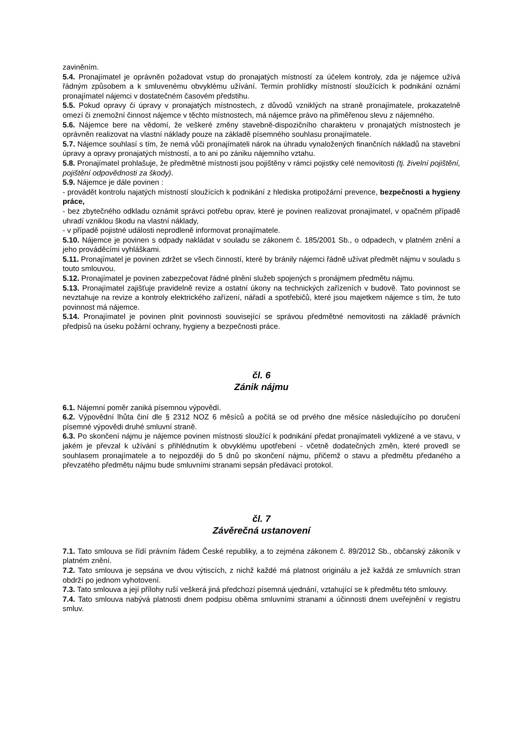zaviněním.
5.4. Pronajímatel je oprávněn požadovat vstup do pronajatých místností za účelem kontroly, zda je nájemce užívá řádným způsobem a k smluvenému obvyklému užívání. Termín prohlídky místností sloužících k podnikání oznámí pronajímatel nájemci v dostatečném časovém předstihu.
5.5. Pokud opravy či úpravy v pronajatých místnostech, z důvodů vzniklých na straně pronajímatele, prokazatelně omezí či znemožní činnost nájemce v těchto místnostech, má nájemce právo na přiměřenou slevu z nájemného.
5.6. Nájemce bere na vědomí, že veškeré změny stavebně-dispozičního charakteru v pronajatých místnostech je oprávněn realizovat na vlastní náklady pouze na základě písemného souhlasu pronajímatele.
5.7. Nájemce souhlasí s tím, že nemá vůči pronajímateli nárok na úhradu vynaložených finančních nákladů na stavební úpravy a opravy pronajatých místností, a to ani po zániku nájemního vztahu.
5.8. Pronajímatel prohlašuje, že předmětné místnosti jsou pojištěny v rámci pojistky celé nemovitosti (tj. živelní pojištění, pojištění odpovědnosti za škody).
5.9. Nájemce je dále povinen :
- provádět kontrolu najatých místností sloužících k podnikání z hlediska protipožární prevence, bezpečnosti a hygieny práce,
- bez zbytečného odkladu oznámit správci potřebu oprav, které je povinen realizovat pronajímatel, v opačném případě uhradí vzniklou škodu na vlastní náklady,
- v případě pojistné události neprodleně informovat pronajímatele.
5.10. Nájemce je povinen s odpady nakládat v souladu se zákonem č. 185/2001 Sb., o odpadech, v platném znění a jeho prováděcími vyhláškami.
5.11. Pronajímatel je povinen zdržet se všech činností, které by bránily nájemci řádně užívat předmět nájmu v souladu s touto smlouvou.
5.12. Pronajímatel je povinen zabezpečovat řádné plnění služeb spojených s pronájmem předmětu nájmu.
5.13. Pronajímatel zajišťuje pravidelně revize a ostatní úkony na technických zařízeních v budově. Tato povinnost se nevztahuje na revize a kontroly elektrického zařízení, nářadí a spotřebičů, které jsou majetkem nájemce s tím, že tuto povinnost má nájemce.
5.14. Pronajímatel je povinen plnit povinnosti související se správou předmětné nemovitosti na základě právních předpisů na úseku požární ochrany, hygieny a bezpečnosti práce.
čl. 6
Zánik nájmu
6.1. Nájemní poměr zaniká písemnou výpovědí.
6.2. Výpovědní lhůta činí dle § 2312 NOZ 6 měsíců a počítá se od prvého dne měsíce následujícího po doručení písemné výpovědi druhé smluvní straně.
6.3. Po skončení nájmu je nájemce povinen místnosti sloužící k podnikání předat pronajímateli vyklizené a ve stavu, v jakém je převzal k užívání s přihlédnutím k obvyklému upotřebení - včetně dodatečných změn, které provedl se souhlasem pronajímatele a to nejpozději do 5 dnů po skončení nájmu, přičemž o stavu a předmětu předaného a převzatého předmětu nájmu bude smluvními stranami sepsán předávací protokol.
čl. 7
Závěrečná ustanovení
7.1. Tato smlouva se řídí právním řádem České republiky, a to zejména zákonem č. 89/2012 Sb., občanský zákoník v platném znění.
7.2. Tato smlouva je sepsána ve dvou výtiscích, z nichž každé má platnost originálu a jež každá ze smluvních stran obdrží po jednom vyhotovení.
7.3. Tato smlouva a její přílohy ruší veškerá jiná předchozí písemná ujednání, vztahující se k předmětu této smlouvy.
7.4. Tato smlouva nabývá platnosti dnem podpisu oběma smluvními stranami a účinnosti dnem uveřejnění v registru smluv.